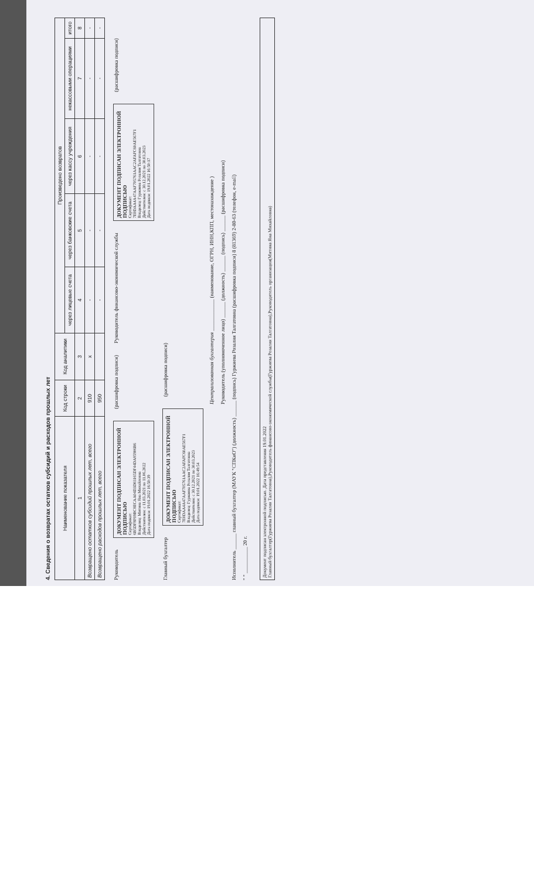4. Сведения о возвратах остатков субсидий и расходов прошлых лет
| Наименование показателя | Код строки | Код аналитики | Произведено возвратов | | | | |
| --- | --- | --- | --- | --- | --- | --- | --- |
| | | | через лицевые счета | через банковские счета | через кассу учреждения | некассовыми операциями | итого |
| 1 | 2 | 3 | 4 | 5 | 6 | 7 | 8 |
| Возвращено остатков субсидий прошлых лет, всего | 910 | x | - | - | - | - | - |
| Возвращено расходов прошлых лет, всего | 950 | | - | - | - | - | - |
Руководитель
ДОКУМЕНТ ПОДПИСАН ЭЛЕКТРОННОЙ ПОДПИСЬЮ
Сертификат: 6B5DF8F69BC8ECAA04D3D03165DF44DA85906B6
Владелец: Митина Яна Михайловна
Действителен: с 11.03.2021 по 11.06.2022
Дата подписи: 19.01.2022 16:50:39
(расшифровка подписи) Руководитель финансово-экономической службы
ДОКУМЕНТ ПОДПИСАН ЭЛЕКТРОННОЙ ПОДПИСЬЮ
Сертификат: 7E0DAA4A47AAF705761AAC2AFAFC60AE567F1
Владелец: Гуржиева Розалия Талгатовна
Действителен: с 30.12.2021 по 30.03.2023
Дата подписи: 19.01.2022 16:50:17
(расшифровка подписи)
Главный бухгалтер
ДОКУМЕНТ ПОДПИСАН ЭЛЕКТРОННОЙ ПОДПИСЬЮ
Сертификат: 7E0DAA4A47AAF705761AAC2AFAFC60AE567F1
Владелец: Гуржиева Розалия Талгатовна
Действителен: с 30.12.2021 по 30.03.2023
Дата подписи: 19.01.2022 16:49:54
(расшифровка подписи)
Централизованная бухгалтерия ____________ (наименование, ОГРН, ИНН,КПП, местонахождение )
Руководитель (уполномоченное лицо) ______ (должность) ______ (подпись) ______ (расшифровка подписи)
Исполнитель ______ главный бухгалтер (МАУК "СПКиО") (должность) ______ (подпись) Гуржиева Розалия Талгатовна (расшифровка подписи) 8 (81369) 2-80-63 (телефон, e-mail)
" " __________ 20 г.
Документ подписан электронной подписью. Дата представления 19.01.2022
Главный бухгалтер(Гуржиева Розалия Талгатовна),Руководитель финансово-экономической службы(Гуржиева Розалия Талгатовна),Руководитель организации(Митина Яна Михайловна)